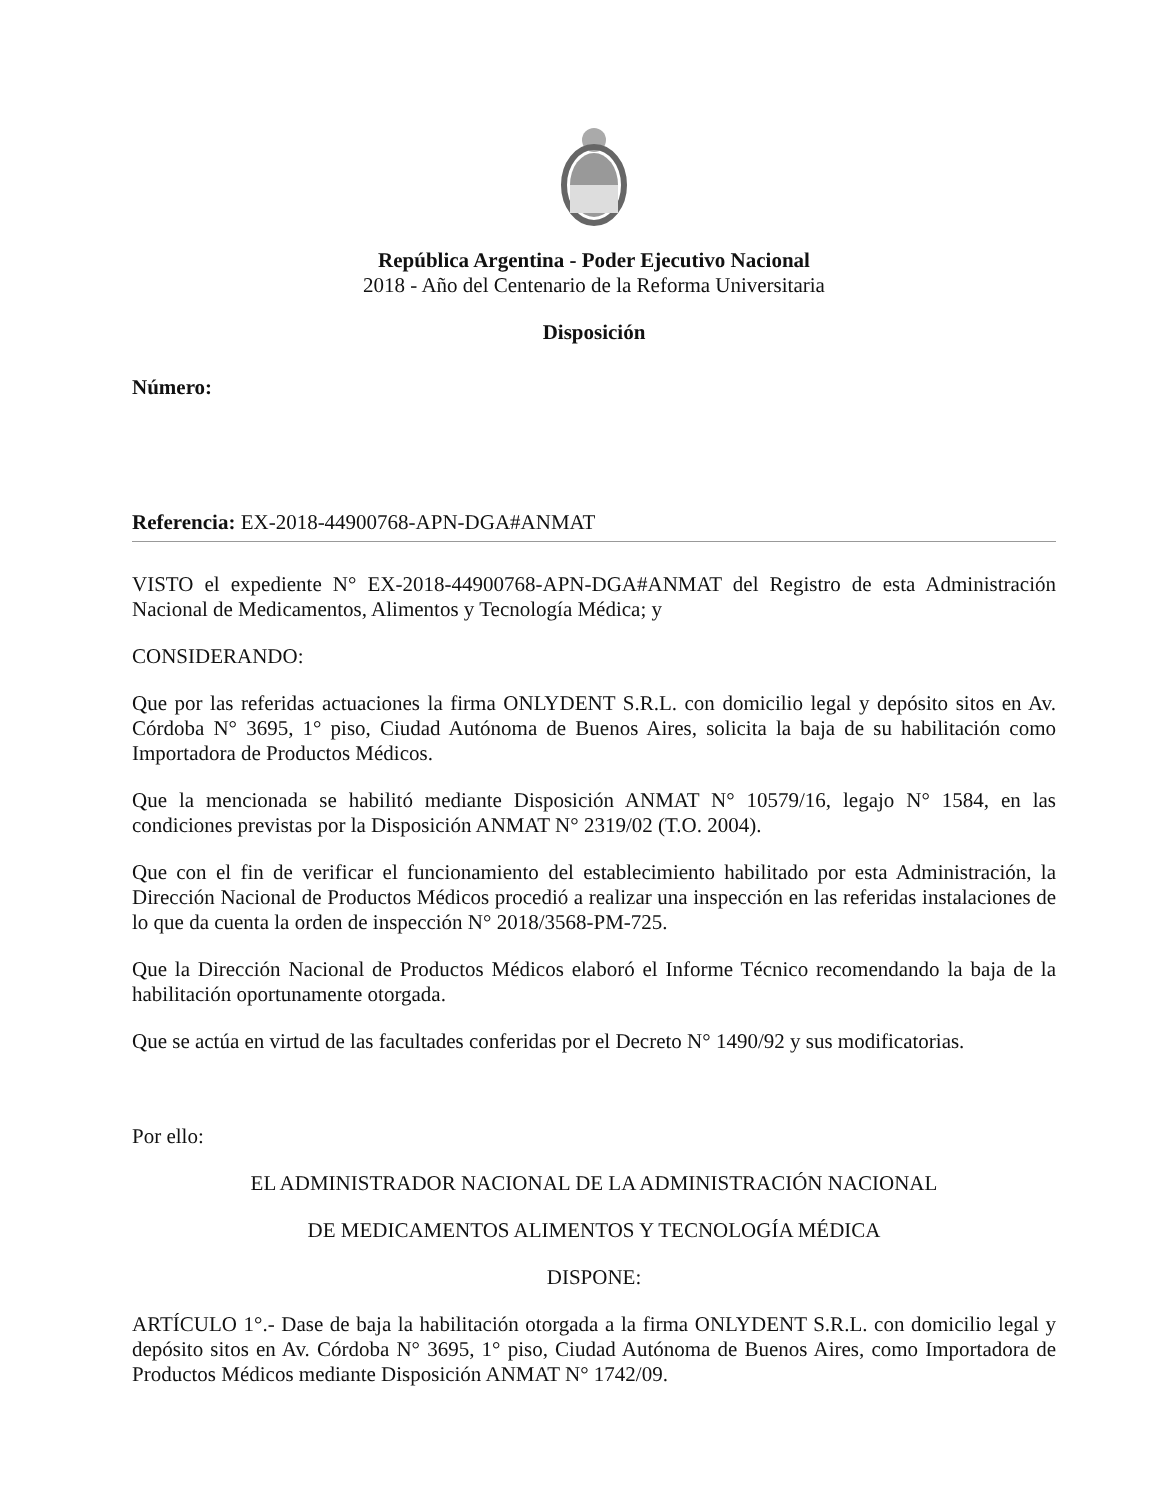República Argentina - Poder Ejecutivo Nacional
2018 - Año del Centenario de la Reforma Universitaria
Disposición
Número:
Referencia: EX-2018-44900768-APN-DGA#ANMAT
VISTO el expediente N° EX-2018-44900768-APN-DGA#ANMAT del Registro de esta Administración Nacional de Medicamentos, Alimentos y Tecnología Médica; y
CONSIDERANDO:
Que por las referidas actuaciones la firma ONLYDENT S.R.L. con domicilio legal y depósito sitos en Av. Córdoba N° 3695, 1° piso, Ciudad Autónoma de Buenos Aires, solicita la baja de su habilitación como Importadora de Productos Médicos.
Que la mencionada se habilitó mediante Disposición ANMAT N° 10579/16, legajo N° 1584, en las condiciones previstas por la Disposición ANMAT N° 2319/02 (T.O. 2004).
Que con el fin de verificar el funcionamiento del establecimiento habilitado por esta Administración, la Dirección Nacional de Productos Médicos procedió a realizar una inspección en las referidas instalaciones de lo que da cuenta la orden de inspección N° 2018/3568-PM-725.
Que la Dirección Nacional de Productos Médicos elaboró el Informe Técnico recomendando la baja de la habilitación oportunamente otorgada.
Que se actúa en virtud de las facultades conferidas por el Decreto N° 1490/92 y sus modificatorias.
Por ello:
EL ADMINISTRADOR NACIONAL DE LA ADMINISTRACIÓN NACIONAL
DE MEDICAMENTOS ALIMENTOS Y TECNOLOGÍA MÉDICA
DISPONE:
ARTÍCULO 1°.- Dase de baja la habilitación otorgada a la firma ONLYDENT S.R.L. con domicilio legal y depósito sitos en Av. Córdoba N° 3695, 1° piso, Ciudad Autónoma de Buenos Aires, como Importadora de Productos Médicos mediante Disposición ANMAT N° 1742/09.